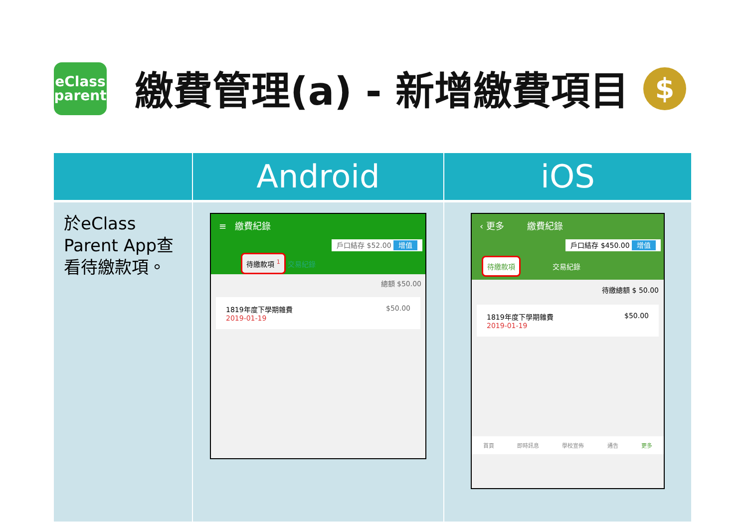eClass
parent
繳費管理(a) - 新增繳費項目 $
| | Android | iOS |
| --- | --- | --- |
| 於eClass Parent App查看待繳款項。 | ≡ 繳費紀錄 戶口結存 $52.00 增值 待繳款項 <sup>1</sup> 交易紀錄 總額 $50.00 1819年度下學期雜費 2019-01-19 $50.00 | ‹ 更多 繳費紀錄 戶口結存 $450.00 增值 待繳款項 交易紀錄 待繳總額 $ 50.00 1819年度下學期雜費 2019-01-19 $50.00 首頁 即時訊息 學校宣佈 通告 更多 |